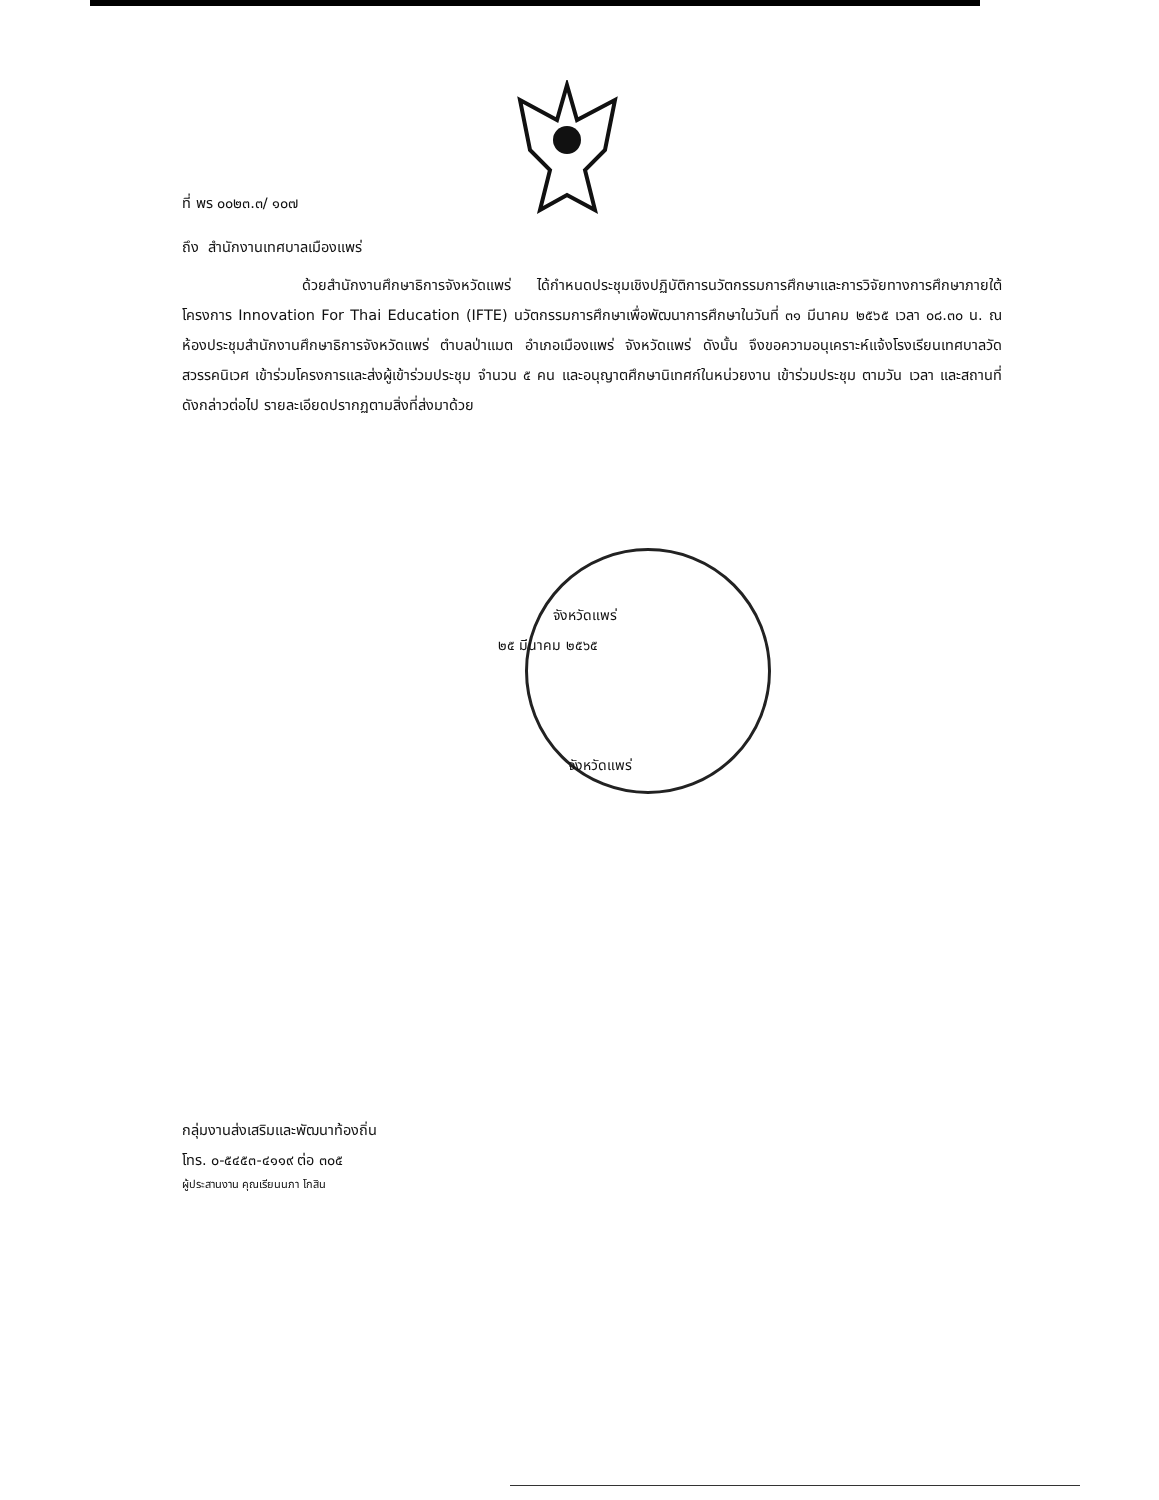ที่ พร ๐๐๒๓.๓/ ๑๐๗
ถึง สำนักงานเทศบาลเมืองแพร่
ด้วยสำนักงานศึกษาธิการจังหวัดแพร่ ได้กำหนดประชุมเชิงปฏิบัติการนวัตกรรมการศึกษาและการวิจัยทางการศึกษาภายใต้โครงการ Innovation For Thai Education (IFTE) นวัตกรรมการศึกษาเพื่อพัฒนาการศึกษาในวันที่ ๓๑ มีนาคม ๒๕๖๕ เวลา ๐๘.๓๐ น. ณ ห้องประชุมสำนักงานศึกษาธิการจังหวัดแพร่ ตำบลป่าแมต อำเภอเมืองแพร่ จังหวัดแพร่ ดังนั้น จึงขอความอนุเคราะห์แจ้งโรงเรียนเทศบาลวัดสวรรคนิเวศ เข้าร่วมโครงการและส่งผู้เข้าร่วมประชุม จำนวน ๕ คน และอนุญาตศึกษานิเทศก์ในหน่วยงาน เข้าร่วมประชุม ตามวัน เวลา และสถานที่ดังกล่าวต่อไป รายละเอียดปรากฏตามสิ่งที่ส่งมาด้วย
จังหวัดแพร่
๒๕ มีนาคม ๒๕๖๕
จังหวัดแพร่
กลุ่มงานส่งเสริมและพัฒนาท้องถิ่น
โทร. ๐-๕๔๕๓-๔๑๑๙ ต่อ ๓๐๕
ผู้ประสานงาน คุณเรียนนภา โกสิน